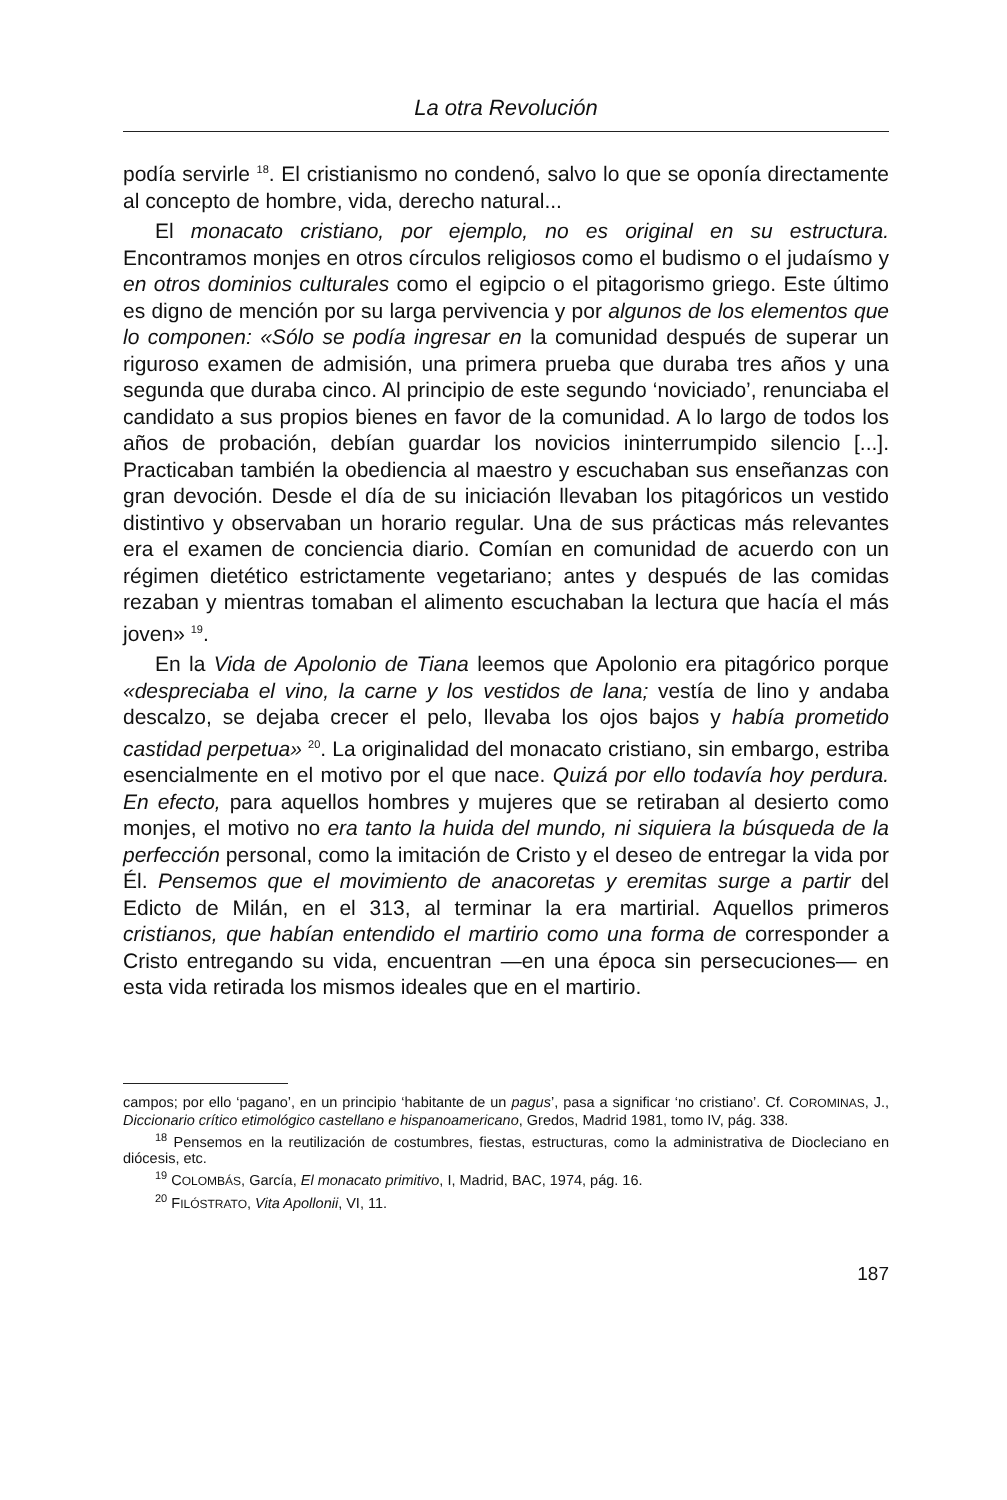La otra Revolución
podía servirle <sup>18</sup>. El cristianismo no condenó, salvo lo que se oponía directamente al concepto de hombre, vida, derecho natural...
El monacato cristiano, por ejemplo, no es original en su estructura. Encontramos monjes en otros círculos religiosos como el budismo o el judaísmo y en otros dominios culturales como el egipcio o el pitagorismo griego. Este último es digno de mención por su larga pervivencia y por algunos de los elementos que lo componen: «Sólo se podía ingresar en la comunidad después de superar un riguroso examen de admisión, una primera prueba que duraba tres años y una segunda que duraba cinco. Al principio de este segundo ‘noviciado’, renunciaba el candidato a sus propios bienes en favor de la comunidad. A lo largo de todos los años de probación, debían guardar los novicios ininterrumpido silencio [...]. Practicaban también la obediencia al maestro y escuchaban sus enseñanzas con gran devoción. Desde el día de su iniciación llevaban los pitagóricos un vestido distintivo y observaban un horario regular. Una de sus prácticas más relevantes era el examen de conciencia diario. Comían en comunidad de acuerdo con un régimen dietético estrictamente vegetariano; antes y después de las comidas rezaban y mientras tomaban el alimento escuchaban la lectura que hacía el más joven» <sup>19</sup>.
En la Vida de Apolonio de Tiana leemos que Apolonio era pitagórico porque «despreciaba el vino, la carne y los vestidos de lana; vestía de lino y andaba descalzo, se dejaba crecer el pelo, llevaba los ojos bajos y había prometido castidad perpetua» <sup>20</sup>. La originalidad del monacato cristiano, sin embargo, estriba esencialmente en el motivo por el que nace. Quizá por ello todavía hoy perdura. En efecto, para aquellos hombres y mujeres que se retiraban al desierto como monjes, el motivo no era tanto la huida del mundo, ni siquiera la búsqueda de la perfección personal, como la imitación de Cristo y el deseo de entregar la vida por Él. Pensemos que el movimiento de anacoretas y eremitas surge a partir del Edicto de Milán, en el 313, al terminar la era martirial. Aquellos primeros cristianos, que habían entendido el martirio como una forma de corresponder a Cristo entregando su vida, encuentran —en una época sin persecuciones— en esta vida retirada los mismos ideales que en el martirio.
campos; por ello ‘pagano’, en un principio ‘habitante de un pagus’, pasa a significar ‘no cristiano’. Cf. COROMINAS, J., Diccionario crítico etimológico castellano e hispanoamericano, Gredos, Madrid 1981, tomo IV, pág. 338.
<sup>18</sup> Pensemos en la reutilización de costumbres, fiestas, estructuras, como la administrativa de Diocleciano en diócesis, etc.
<sup>19</sup> COLOMBÁS, García, El monacato primitivo, I, Madrid, BAC, 1974, pág. 16.
<sup>20</sup> FILÓSTRATO, Vita Apollonii, VI, 11.
187